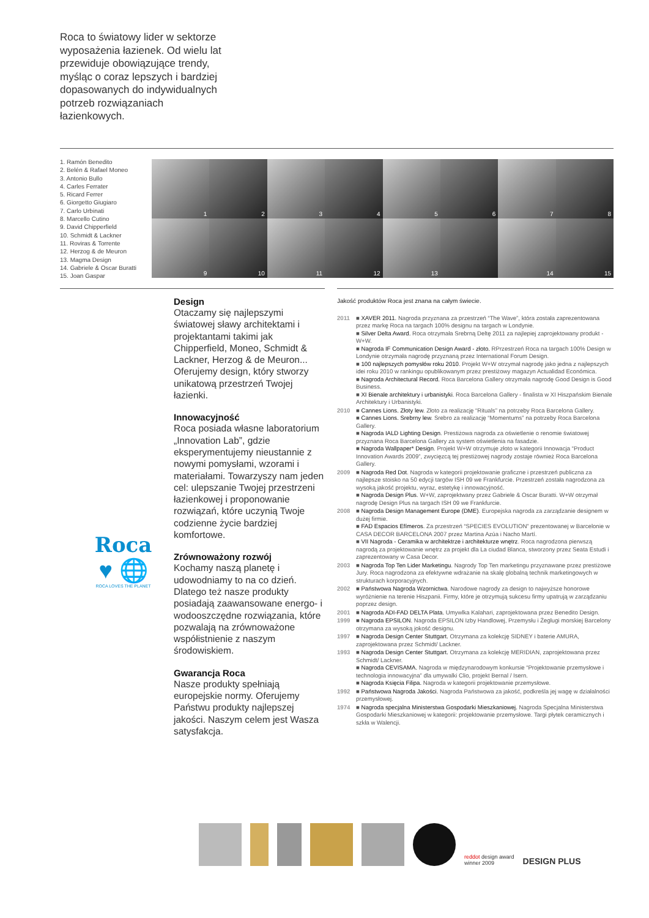Roca to światowy lider w sektorze wyposażenia łazienek. Od wielu lat przewiduje obowiązujące trendy, myśląc o coraz lepszych i bardziej dopasowanych do indywidualnych potrzeb rozwiązaniach łazienkowych.
1. Ramón Benedito
2. Belén & Rafael Moneo
3. Antonio Bullo
4. Carles Ferrater
5. Ricard Ferrer
6. Giorgetto Giugiaro
7. Carlo Urbinati
8. Marcello Cutino
9. David Chipperfield
10. Schmidt & Lackner
11. Roviras & Torrente
12. Herzog & de Meuron
13. Magma Design
14. Gabriele & Oscar Buratti
15. Joan Gaspar
1
2
3
4
5
6
7
8
9
10
11
12
13
14
15
Design
Otaczamy się najlepszymi światowej sławy architektami i projektantami takimi jak Chipperfield, Moneo, Schmidt & Lackner, Herzog & de Meuron... Oferujemy design, który stworzy unikatową przestrzeń Twojej łazienki.
Innowacyjność
Roca posiada własne laboratorium „Innovation Lab”, gdzie eksperymentujemy nieustannie z nowymi pomysłami, wzorami i materiałami. Towarzyszy nam jeden cel: ulepszanie Twojej przestrzeni łazienkowej i proponowanie rozwiązań, które uczynią Twoje codzienne życie bardziej komfortowe.
Zrównoważony rozwój
Kochamy naszą planetę i udowodniamy to na co dzień. Dlatego też nasze produkty posiadają zaawansowane energo- i wodooszczędne rozwiązania, które pozwalają na zrównoważone współistnienie z naszym środowiskiem.
Gwarancja Roca
Nasze produkty spełniają europejskie normy. Oferujemy Państwu produkty najlepszej jakości. Naszym celem jest Wasza satysfakcja.
Roca
♥ 🌐
ROCA LOVES THE PLANET
Jakość produktów Roca jest znana na całym świecie.
2011 ■ XAVER 2011. Nagroda przyznana za przestrzeń “The Wave”, która została zaprezentowana przez markę Roca na targach 100% designu na targach w Londynie.
■ Silver Delta Award. Roca otrzymała Srebrną Deltę 2011 za najlepiej zaprojektowany produkt - W+W.
■ Nagroda IF Communication Design Award - złoto. RPrzestrzeń Roca na targach 100% Design w Londynie otrzymała nagrodę przyznaną przez International Forum Design.
■ 100 najlepszych pomysłów roku 2010. Projekt W+W otrzymał nagrodę jako jedna z najlepszych idei roku 2010 w rankingu opublikowanym przez prestiżowy magazyn Actualidad Económica.
■ Nagroda Architectural Record. Roca Barcelona Gallery otrzymała nagrodę Good Design is Good Business.
■ XI Bienale architektury i urbanistyki. Roca Barcelona Gallery - finalista w XI Hiszpańskim Bienale Architektury i Urbanistyki.
2010 ■ Cannes Lions. Złoty lew. Złoto za realizację “Rituals” na potrzeby Roca Barcelona Gallery.
■ Cannes Lions. Srebrny lew. Srebro za realizację “Momentums” na potrzeby Roca Barcelona Gallery.
■ Nagroda IALD Lighting Design. Prestiżowa nagroda za oświetlenie o renomie światowej przyznana Roca Barcelona Gallery za system oświetlenia na fasadzie.
■ Nagroda Wallpaper* Design. Projekt W+W otrzymuje złoto w kategorii Innowacja “Product Innovation Awards 2009”, zwycięzcą tej prestiżowej nagrody zostaje również Roca Barcelona Gallery.
2009 ■ Nagroda Red Dot. Nagroda w kategorii projektowanie graficzne i przestrzeń publiczna za najlepsze stoisko na 50 edycji targów ISH 09 we Frankfurcie. Przestrzeń została nagrodzona za wysoką jakość projektu, wyraz, estetykę i innowacyjność.
■ Nagroda Design Plus. W+W, zaprojektwany przez Gabriele & Oscar Buratti. W+W otrzymał nagrodę Design Plus na targach ISH 09 we Frankfurcie.
2008 ■ Nagroda Design Management Europe (DME). Europejska nagroda za zarządzanie designem w dużej firmie.
■ FAD Espacios Efímeros. Za przestrzeń “SPECIES EVOLUTION” prezentowanej w Barcelonie w CASA DECOR BARCELONA 2007 przez Martina Azúa i Nacho Martí.
■ VII Nagroda - Ceramika w architektrze i architekturze wnętrz. Roca nagrodzona pierwszą nagrodą za projektowanie wnętrz za projekt dla La ciudad Blanca, stworzony przez Seata Estudi i zaprezentowany w Casa Decor.
2003 ■ Nagroda Top Ten Lider Marketingu. Nagrody Top Ten marketingu przyznawane przez prestiżowe Jury. Roca nagrodzona za efektywne wdrażanie na skalę globalną technik marketingowych w strukturach korporacyjnych.
2002 ■ Państwowa Nagroda Wzornictwa. Narodowe nagrody za design to najwyższe honorowe wyróżnienie na terenie Hiszpanii. Firmy, które je otrzymują sukcesu firmy upatrują w zarządzaniu poprzez design.
2001 ■ Nagroda ADI-FAD DELTA Plata. Umywlka Kalahari, zaprojektowana przez Benedito Design.
1999 ■ Nagroda EPSILON. Nagroda EPSILON Izby Handlowej, Przemysłu i Żeglugi morskiej Barcelony otrzymana za wysoką jokość designu.
1997 ■ Nagroda Design Center Stuttgart. Otrzymana za kolekcję SIDNEY i baterie AMURA, zaprojektowana przez Schmidt/ Lackner.
1993 ■ Nagroda Design Center Stuttgart. Otrzymana za kolekcję MERIDIAN, zaprojektowana przez Schmidt/ Lackner.
■ Nagroda CEVISAMA. Nagroda w międzynarodowym konkursie “Projektowanie przemysłowe i technologia innowacyjna” dla umywalki Clio, projekt Bernal / Isern.
■ Nagroda Księcia Filipa. Nagroda w kategorii projektowanie przemysłowe.
1992 ■ Państwowa Nagroda Jakości. Nagroda Państwowa za jakość, podkreśla jej wagę w działalności przemysłowej.
1974 ■ Nagroda specjalna Ministerstwa Gospodarki Mieszkaniowej. Nagroda Specjalna Ministerstwa Gospodarki Mieszkaniowej w kategorii: projektowanie przemysłowe. Targi płytek ceramicznych i szkła w Walencji.
reddot design award
winner 2009 DESIGN PLUS